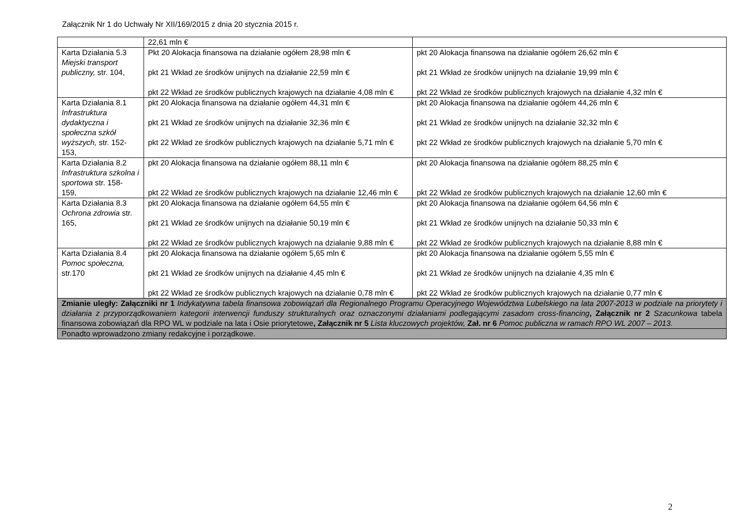Załącznik Nr 1 do Uchwały Nr XII/169/2015 z dnia 20 stycznia 2015 r.
| | 22,61 mln € | |
| Karta Działania 5.3 Miejski transport publiczny, str. 104, | Pkt 20 Alokacja finansowa na działanie ogółem 28,98 mln € pkt 21 Wkład ze środków unijnych na działanie 22,59 mln € pkt 22 Wkład ze środków publicznych krajowych na działanie 4,08 mln € | pkt 20 Alokacja finansowa na działanie ogółem 26,62 mln € pkt 21 Wkład ze środków unijnych na działanie 19,99 mln € pkt 22 Wkład ze środków publicznych krajowych na działanie 4,32 mln € |
| Karta Działania 8.1 Infrastruktura dydaktyczna i społeczna szkół wyższych, str. 152-153, | pkt 20 Alokacja finansowa na działanie ogółem 44,31 mln € pkt 21 Wkład ze środków unijnych na działanie 32,36 mln € pkt 22 Wkład ze środków publicznych krajowych na działanie 5,71 mln € | pkt 20 Alokacja finansowa na działanie ogółem 44,26 mln € pkt 21 Wkład ze środków unijnych na działanie 32,32 mln € pkt 22 Wkład ze środków publicznych krajowych na działanie 5,70 mln € |
| Karta Działania 8.2 Infrastruktura szkolna i sportowa str. 158- 159, | pkt 20 Alokacja finansowa na działanie ogółem 88,11 mln € pkt 22 Wkład ze środków publicznych krajowych na działanie 12,46 mln € | pkt 20 Alokacja finansowa na działanie ogółem 88,25 mln € pkt 22 Wkład ze środków publicznych krajowych na działanie 12,60 mln € |
| Karta Działania 8.3 Ochrona zdrowia str. 165, | pkt 20 Alokacja finansowa na działanie ogółem 64,55 mln € pkt 21 Wkład ze środków unijnych na działanie 50,19 mln € pkt 22 Wkład ze środków publicznych krajowych na działanie 9,88 mln € | pkt 20 Alokacja finansowa na działanie ogółem 64,56 mln € pkt 21 Wkład ze środków unijnych na działanie 50,33 mln € pkt 22 Wkład ze środków publicznych krajowych na działanie 8,88 mln € |
| Karta Działania 8.4 Pomoc społeczna, str.170 | pkt 20 Alokacja finansowa na działanie ogółem 5,65 mln € pkt 21 Wkład ze środków unijnych na działanie 4,45 mln € pkt 22 Wkład ze środków publicznych krajowych na działanie 0,78 mln € | pkt 20 Alokacja finansowa na działanie ogółem 5,55 mln € pkt 21 Wkład ze środków unijnych na działanie 4,35 mln € pkt 22 Wkład ze środków publicznych krajowych na działanie 0,77 mln € |
| Zmianie uległy: Załączniki nr 1 Indykatywna tabela finansowa zobowiązań dla Regionalnego Programu Operacyjnego Województwa Lubelskiego na lata 2007-2013 w podziale na priorytety i działania z przyporządkowaniem kategorii interwencji funduszy strukturalnych oraz oznaczonymi działaniami podlegającymi zasadom cross-financing , Załącznik nr 2 Szacunkowa tabela finansowa zobowiązań dla RPO WL w podziale na lata i Osie priorytetowe , Załącznik nr 5 Lista kluczowych projektów, Zał. nr 6 Pomoc publiczna w ramach RPO WL 2007 – 2013. | | |
| Ponadto wprowadzono zmiany redakcyjne i porządkowe. | | |
2